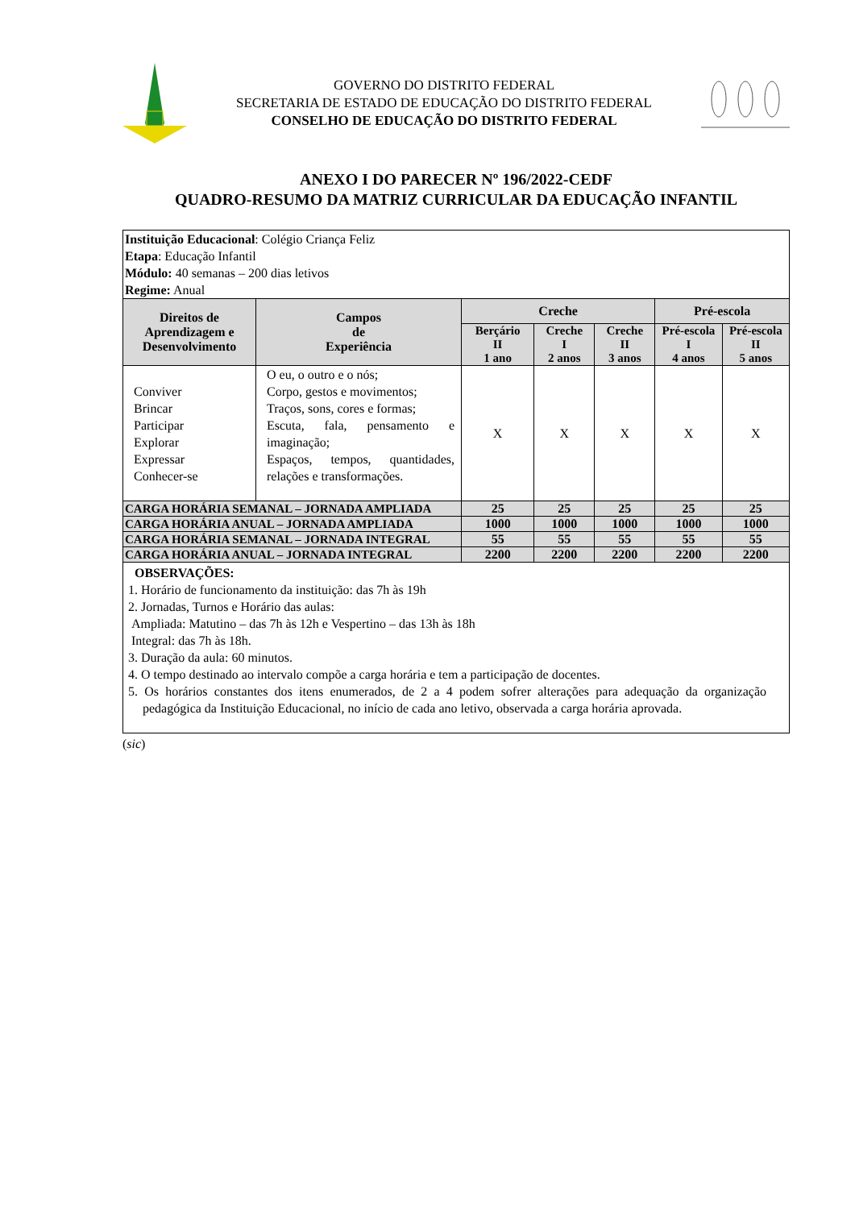GOVERNO DO DISTRITO FEDERAL
SECRETARIA DE ESTADO DE EDUCAÇÃO DO DISTRITO FEDERAL
CONSELHO DE EDUCAÇÃO DO DISTRITO FEDERAL
ANEXO I DO PARECER Nº 196/2022-CEDF
QUADRO-RESUMO DA MATRIZ CURRICULAR DA EDUCAÇÃO INFANTIL
| Instituição Educacional : Colégio Criança Feliz Etapa : Educação Infantil Módulo: 40 semanas – 200 dias letivos Regime: Anual | | | | | | |
| Direitos de Aprendizagem e Desenvolvimento | Campos de Experiência | Creche | | | Pré-escola | |
| | | Berçário II 1 ano | Creche I 2 anos | Creche II 3 anos | Pré-escola I 4 anos | Pré-escola II 5 anos |
| Conviver Brincar Participar Explorar Expressar Conhecer-se | O eu, o outro e o nós; Corpo, gestos e movimentos; Traços, sons, cores e formas; Escuta, fala, pensamento e imaginação; Espaços, tempos, quantidades, relações e transformações. | X | X | X | X | X |
| CARGA HORÁRIA SEMANAL – JORNADA AMPLIADA | | 25 | 25 | 25 | 25 | 25 |
| CARGA HORÁRIA ANUAL – JORNADA AMPLIADA | | 1000 | 1000 | 1000 | 1000 | 1000 |
| CARGA HORÁRIA SEMANAL – JORNADA INTEGRAL | | 55 | 55 | 55 | 55 | 55 |
| CARGA HORÁRIA ANUAL – JORNADA INTEGRAL | | 2200 | 2200 | 2200 | 2200 | 2200 |
| OBSERVAÇÕES: 1. Horário de funcionamento da instituição: das 7h às 19h 2. Jornadas, Turnos e Horário das aulas: Ampliada: Matutino – das 7h às 12h e Vespertino – das 13h às 18h Integral: das 7h às 18h. 3. Duração da aula: 60 minutos. 4. O tempo destinado ao intervalo compõe a carga horária e tem a participação de docentes. 5. Os horários constantes dos itens enumerados, de 2 a 4 podem sofrer alterações para adequação da organização pedagógica da Instituição Educacional, no início de cada ano letivo, observada a carga horária aprovada. | | | | | | |
(sic)